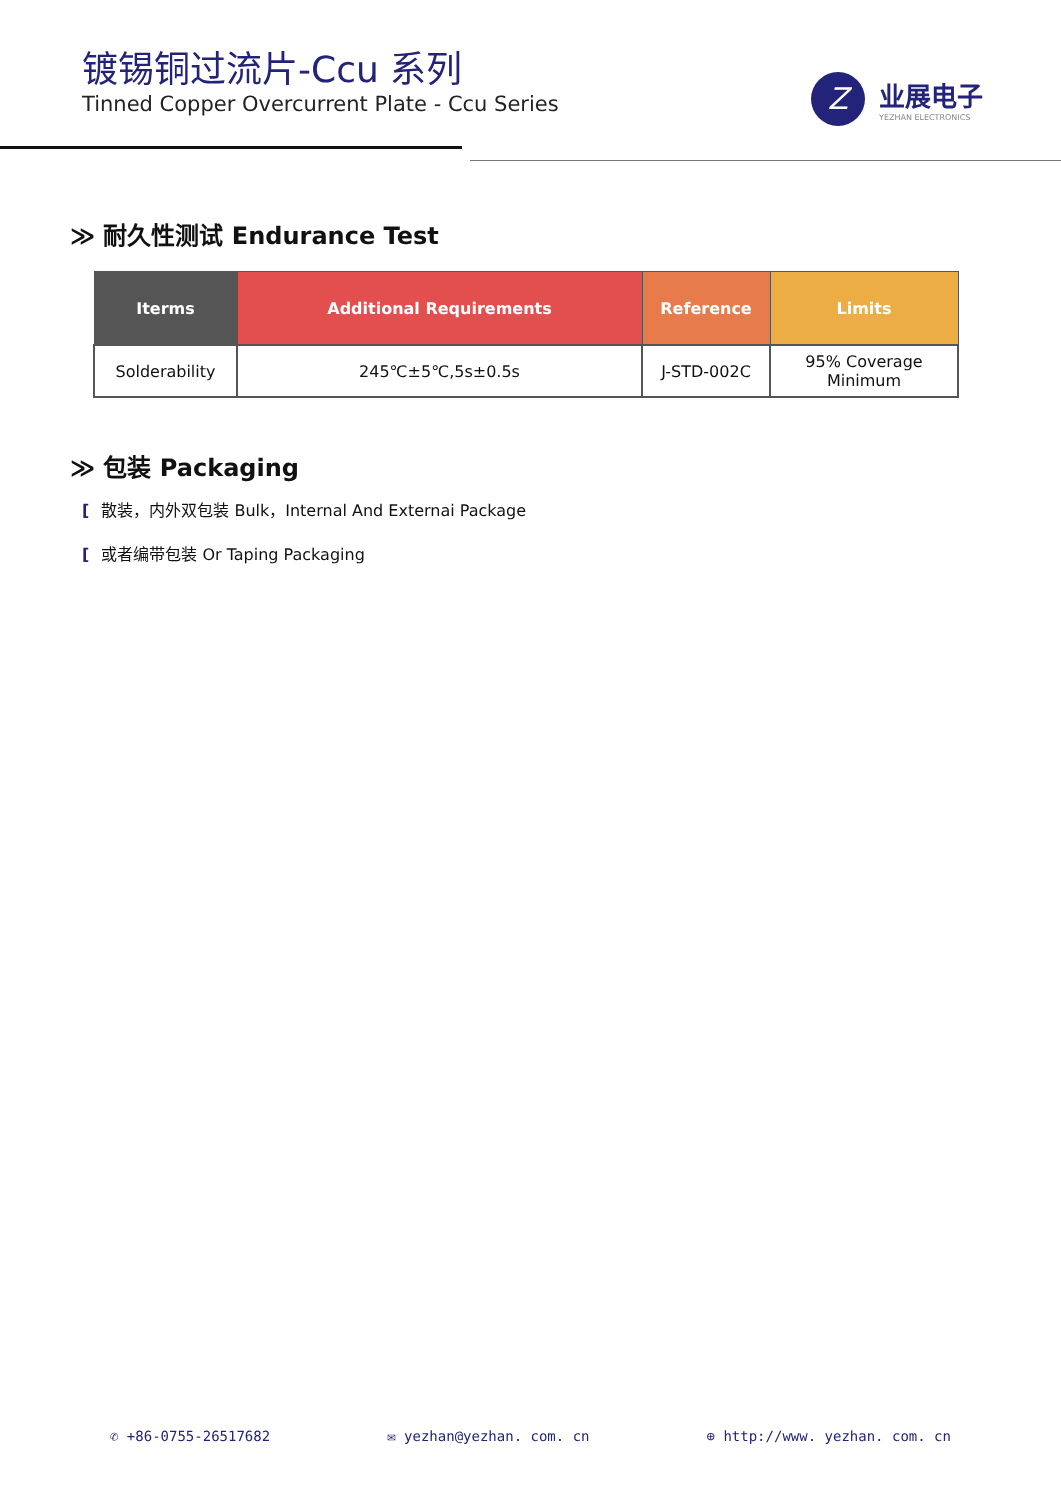镀锡铜过流片-Ccu 系列
Tinned Copper Overcurrent Plate - Ccu Series
Z
业展电子
YEZHAN ELECTRONICS
≫ 耐久性测试 Endurance Test
| Iterms | Additional Requirements | Reference | Limits |
| --- | --- | --- | --- |
| Solderability | 245℃±5℃,5s±0.5s | J-STD-002C | 95% Coverage Minimum |
≫ 包装 Packaging
[散装，内外双包装 Bulk，Internal And Externai Package
[或者编带包装 Or Taping Packaging
✆ +86-0755-26517682 ✉ yezhan@yezhan. com. cn ⊕ http://www. yezhan. com. cn